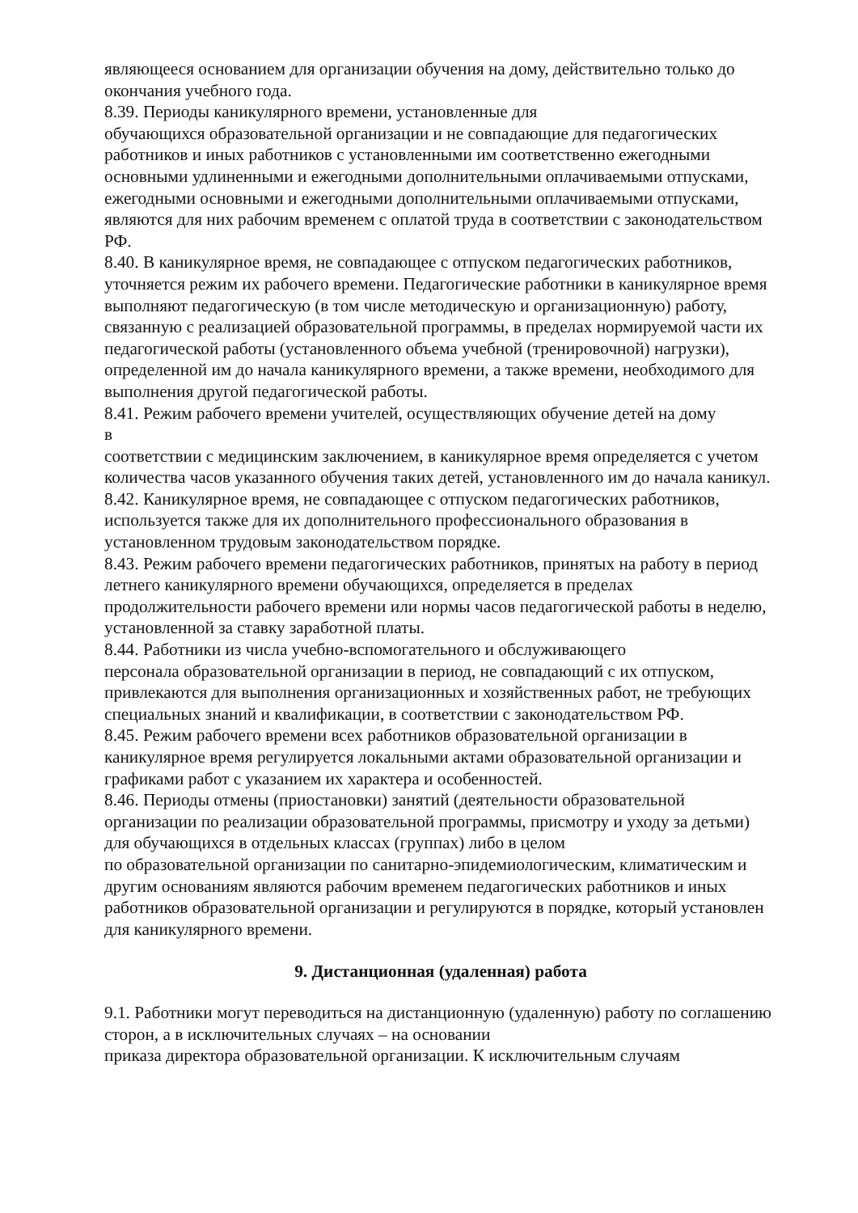являющееся основанием для организации обучения на дому, действительно только до окончания учебного года.
8.39. Периоды каникулярного времени, установленные для
обучающихся образовательной организации и не совпадающие для педагогических работников и иных работников с установленными им соответственно ежегодными основными удлиненными и ежегодными дополнительными оплачиваемыми отпусками, ежегодными основными и ежегодными дополнительными оплачиваемыми отпусками, являются для них рабочим временем с оплатой труда в соответствии с законодательством РФ.
8.40. В каникулярное время, не совпадающее с отпуском педагогических работников, уточняется режим их рабочего времени. Педагогические работники в каникулярное время выполняют педагогическую (в том числе методическую и организационную) работу, связанную с реализацией образовательной программы, в пределах нормируемой части их педагогической работы (установленного объема учебной (тренировочной) нагрузки), определенной им до начала каникулярного времени, а также времени, необходимого для выполнения другой педагогической работы.
8.41. Режим рабочего времени учителей, осуществляющих обучение детей на дому
в
соответствии с медицинским заключением, в каникулярное время определяется с учетом количества часов указанного обучения таких детей, установленного им до начала каникул.
8.42. Каникулярное время, не совпадающее с отпуском педагогических работников, используется также для их дополнительного профессионального образования в установленном трудовым законодательством порядке.
8.43. Режим рабочего времени педагогических работников, принятых на работу в период летнего каникулярного времени обучающихся, определяется в пределах продолжительности рабочего времени или нормы часов педагогической работы в неделю, установленной за ставку заработной платы.
8.44. Работники из числа учебно-вспомогательного и обслуживающего
персонала образовательной организации в период, не совпадающий с их отпуском, привлекаются для выполнения организационных и хозяйственных работ, не требующих специальных знаний и квалификации, в соответствии с законодательством РФ.
8.45. Режим рабочего времени всех работников образовательной организации в каникулярное время регулируется локальными актами образовательной организации и графиками работ с указанием их характера и особенностей.
8.46. Периоды отмены (приостановки) занятий (деятельности образовательной организации по реализации образовательной программы, присмотру и уходу за детьми) для обучающихся в отдельных классах (группах) либо в целом
по образовательной организации по санитарно-эпидемиологическим, климатическим и другим основаниям являются рабочим временем педагогических работников и иных работников образовательной организации и регулируются в порядке, который установлен для каникулярного времени.
9. Дистанционная (удаленная) работа
9.1. Работники могут переводиться на дистанционную (удаленную) работу по соглашению сторон, а в исключительных случаях – на основании
приказа директора образовательной организации. К исключительным случаям